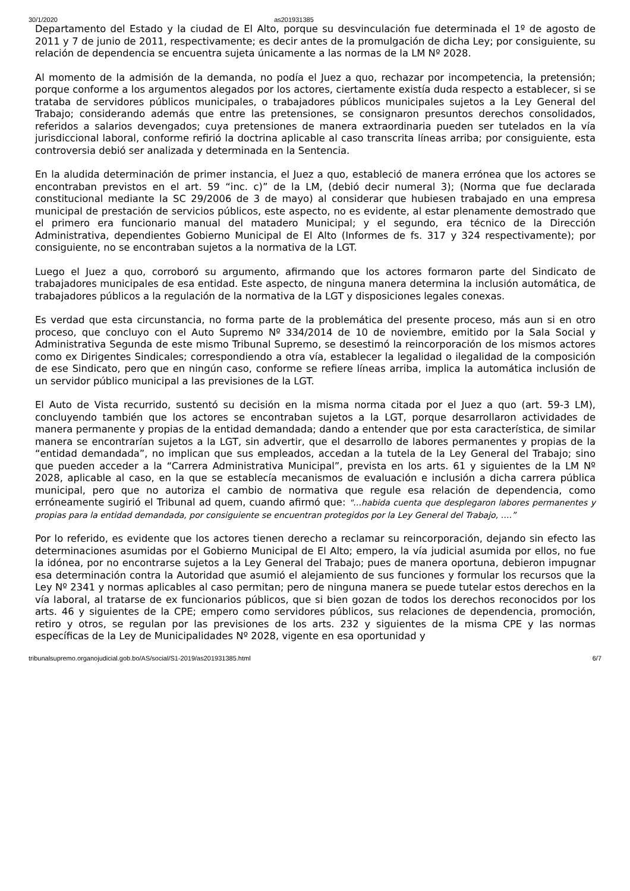30/1/2020 as201931385
Departamento del Estado y la ciudad de El Alto, porque su desvinculación fue determinada el 1º de agosto de 2011 y 7 de junio de 2011, respectivamente; es decir antes de la promulgación de dicha Ley; por consiguiente, su relación de dependencia se encuentra sujeta únicamente a las normas de la LM Nº 2028.
Al momento de la admisión de la demanda, no podía el Juez a quo, rechazar por incompetencia, la pretensión; porque conforme a los argumentos alegados por los actores, ciertamente existía duda respecto a establecer, si se trataba de servidores públicos municipales, o trabajadores públicos municipales sujetos a la Ley General del Trabajo; considerando además que entre las pretensiones, se consignaron presuntos derechos consolidados, referidos a salarios devengados; cuya pretensiones de manera extraordinaria pueden ser tutelados en la vía jurisdiccional laboral, conforme refirió la doctrina aplicable al caso transcrita líneas arriba; por consiguiente, esta controversia debió ser analizada y determinada en la Sentencia.
En la aludida determinación de primer instancia, el Juez a quo, estableció de manera errónea que los actores se encontraban previstos en el art. 59 “inc. c)” de la LM, (debió decir numeral 3); (Norma que fue declarada constitucional mediante la SC 29/2006 de 3 de mayo) al considerar que hubiesen trabajado en una empresa municipal de prestación de servicios públicos, este aspecto, no es evidente, al estar plenamente demostrado que el primero era funcionario manual del matadero Municipal; y el segundo, era técnico de la Dirección Administrativa, dependientes Gobierno Municipal de El Alto (Informes de fs. 317 y 324 respectivamente); por consiguiente, no se encontraban sujetos a la normativa de la LGT.
Luego el Juez a quo, corroboró su argumento, afirmando que los actores formaron parte del Sindicato de trabajadores municipales de esa entidad. Este aspecto, de ninguna manera determina la inclusión automática, de trabajadores públicos a la regulación de la normativa de la LGT y disposiciones legales conexas.
Es verdad que esta circunstancia, no forma parte de la problemática del presente proceso, más aun si en otro proceso, que concluyo con el Auto Supremo Nº 334/2014 de 10 de noviembre, emitido por la Sala Social y Administrativa Segunda de este mismo Tribunal Supremo, se desestimó la reincorporación de los mismos actores como ex Dirigentes Sindicales; correspondiendo a otra vía, establecer la legalidad o ilegalidad de la composición de ese Sindicato, pero que en ningún caso, conforme se refiere líneas arriba, implica la automática inclusión de un servidor público municipal a las previsiones de la LGT.
El Auto de Vista recurrido, sustentó su decisión en la misma norma citada por el Juez a quo (art. 59-3 LM), concluyendo también que los actores se encontraban sujetos a la LGT, porque desarrollaron actividades de manera permanente y propias de la entidad demandada; dando a entender que por esta característica, de similar manera se encontrarían sujetos a la LGT, sin advertir, que el desarrollo de labores permanentes y propias de la “entidad demandada”, no implican que sus empleados, accedan a la tutela de la Ley General del Trabajo; sino que pueden acceder a la “Carrera Administrativa Municipal”, prevista en los arts. 61 y siguientes de la LM Nº 2028, aplicable al caso, en la que se establecía mecanismos de evaluación e inclusión a dicha carrera pública municipal, pero que no autoriza el cambio de normativa que regule esa relación de dependencia, como erróneamente sugirió el Tribunal ad quem, cuando afirmó que: "…habida cuenta que desplegaron labores permanentes y propias para la entidad demandada, por consiguiente se encuentran protegidos por la Ley General del Trabajo, ….”
Por lo referido, es evidente que los actores tienen derecho a reclamar su reincorporación, dejando sin efecto las determinaciones asumidas por el Gobierno Municipal de El Alto; empero, la vía judicial asumida por ellos, no fue la idónea, por no encontrarse sujetos a la Ley General del Trabajo; pues de manera oportuna, debieron impugnar esa determinación contra la Autoridad que asumió el alejamiento de sus funciones y formular los recursos que la Ley Nº 2341 y normas aplicables al caso permitan; pero de ninguna manera se puede tutelar estos derechos en la vía laboral, al tratarse de ex funcionarios públicos, que si bien gozan de todos los derechos reconocidos por los arts. 46 y siguientes de la CPE; empero como servidores públicos, sus relaciones de dependencia, promoción, retiro y otros, se regulan por las previsiones de los arts. 232 y siguientes de la misma CPE y las normas específicas de la Ley de Municipalidades Nº 2028, vigente en esa oportunidad y
tribunalsupremo.organojudicial.gob.bo/AS/social/S1-2019/as201931385.html 6/7